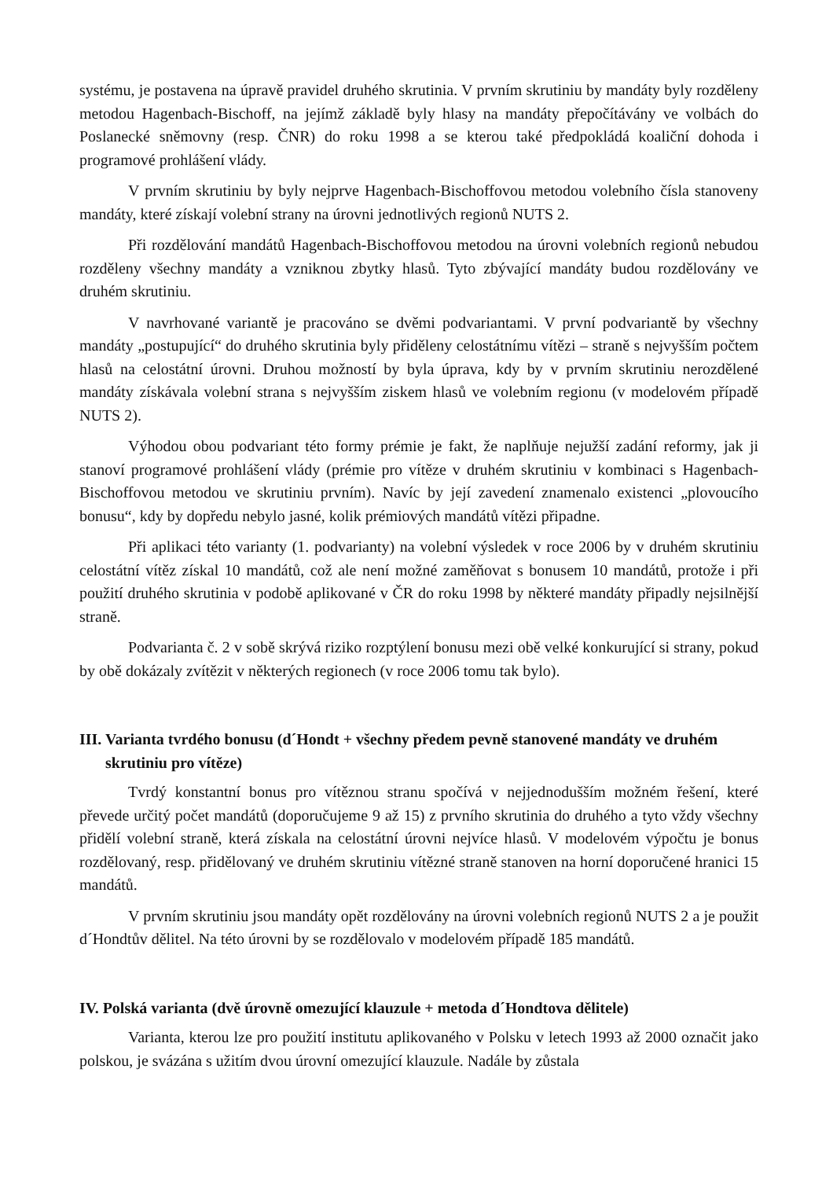systému, je postavena na úpravě pravidel druhého skrutinia. V prvním skrutiniu by mandáty byly rozděleny metodou Hagenbach-Bischoff, na jejímž základě byly hlasy na mandáty přepočítávány ve volbách do Poslanecké sněmovny (resp. ČNR) do roku 1998 a se kterou také předpokládá koaliční dohoda i programové prohlášení vlády.
V prvním skrutiniu by byly nejprve Hagenbach-Bischoffovou metodou volebního čísla stanoveny mandáty, které získají volební strany na úrovni jednotlivých regionů NUTS 2.
Při rozdělování mandátů Hagenbach-Bischoffovou metodou na úrovni volebních regionů nebudou rozděleny všechny mandáty a vzniknou zbytky hlasů. Tyto zbývající mandáty budou rozdělovány ve druhém skrutiniu.
V navrhované variantě je pracováno se dvěmi podvariantami. V první podvariantě by všechny mandáty „postupující“ do druhého skrutinia byly přiděleny celostátnímu vítězi – straně s nejvyšším počtem hlasů na celostátní úrovni. Druhou možností by byla úprava, kdy by v prvním skrutiniu nerozdělené mandáty získávala volební strana s nejvyšším ziskem hlasů ve volebním regionu (v modelovém případě NUTS 2).
Výhodou obou podvariant této formy prémie je fakt, že naplňuje nejužší zadání reformy, jak ji stanoví programové prohlášení vlády (prémie pro vítěze v druhém skrutiniu v kombinaci s Hagenbach-Bischoffovou metodou ve skrutiniu prvním). Navíc by její zavedení znamenalo existenci „plovoucího bonusu“, kdy by dopředu nebylo jasné, kolik prémiových mandátů vítězi připadne.
Při aplikaci této varianty (1. podvarianty) na volební výsledek v roce 2006 by v druhém skrutiniu celostátní vítěz získal 10 mandátů, což ale není možné zaměňovat s bonusem 10 mandátů, protože i při použití druhého skrutinia v podobě aplikované v ČR do roku 1998 by některé mandáty připadly nejsilnější straně.
Podvarianta č. 2 v sobě skrývá riziko rozptýlení bonusu mezi obě velké konkurující si strany, pokud by obě dokázaly zvítězit v některých regionech (v roce 2006 tomu tak bylo).
III. Varianta tvrdého bonusu (d´Hondt + všechny předem pevně stanovené mandáty ve druhém skrutiniu pro vítěze)
Tvrdý konstantní bonus pro vítěznou stranu spočívá v nejjednodušším možném řešení, které převede určitý počet mandátů (doporučujeme 9 až 15) z prvního skrutinia do druhého a tyto vždy všechny přidělí volební straně, která získala na celostátní úrovni nejvíce hlasů. V modelovém výpočtu je bonus rozdělovaný, resp. přidělovaný ve druhém skrutiniu vítězné straně stanoven na horní doporučené hranici 15 mandátů.
V prvním skrutiniu jsou mandáty opět rozdělovány na úrovni volebních regionů NUTS 2 a je použit d´Hondtův dělitel. Na této úrovni by se rozdělovalo v modelovém případě 185 mandátů.
IV. Polská varianta (dvě úrovně omezující klauzule + metoda d´Hondtova dělitele)
Varianta, kterou lze pro použití institutu aplikovaného v Polsku v letech 1993 až 2000 označit jako polskou, je svázána s užitím dvou úrovní omezující klauzule. Nadále by zůstala